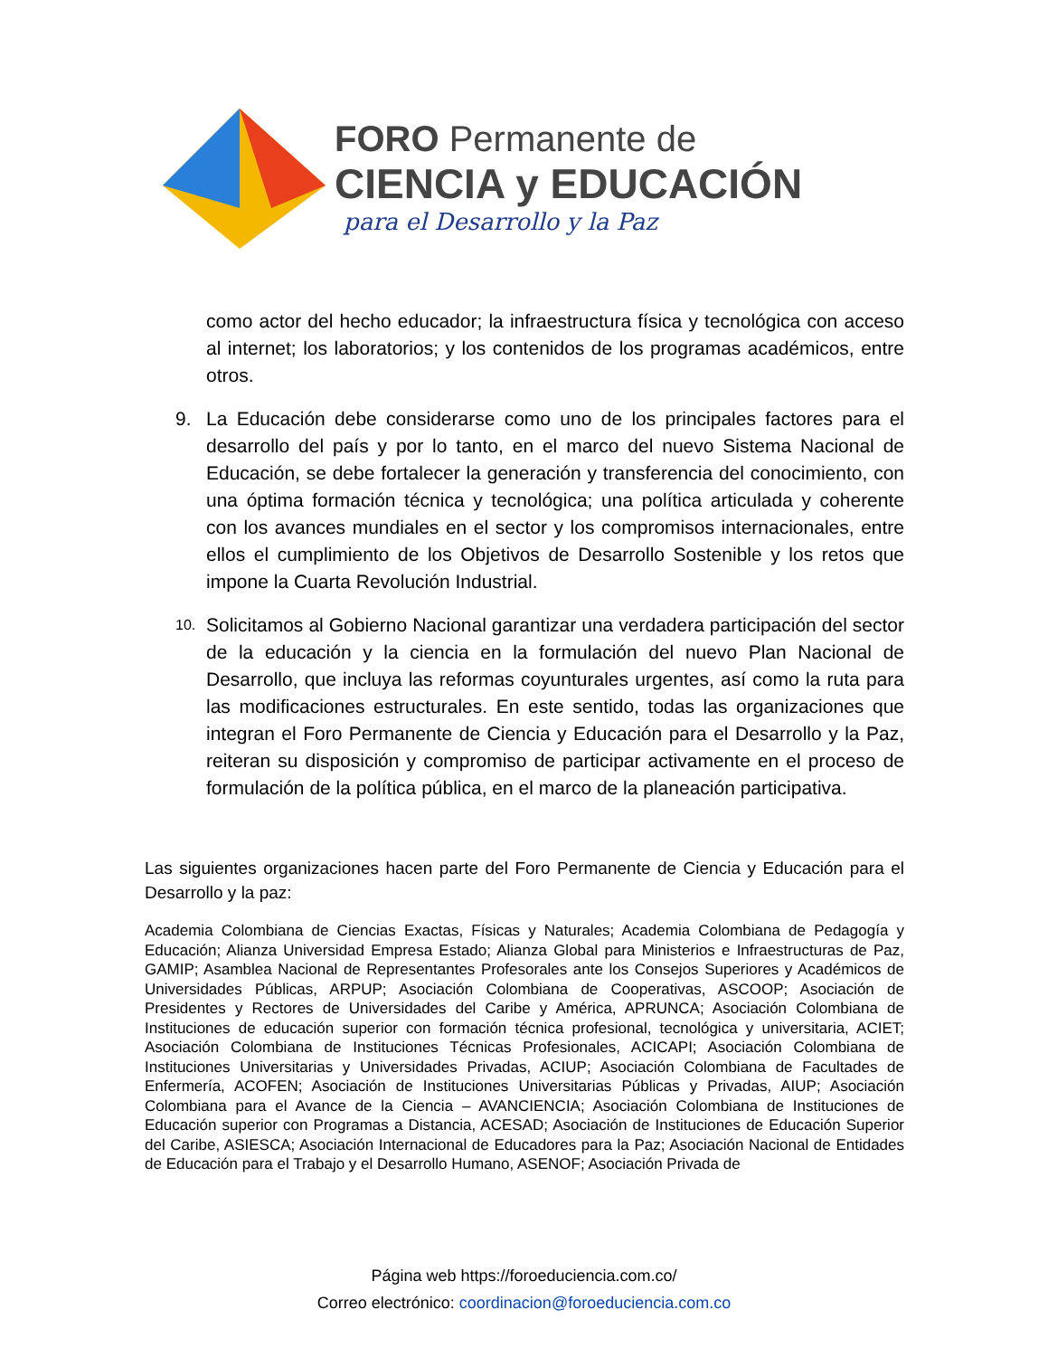FORO Permanente de
CIENCIA y EDUCACIÓN
para el Desarrollo y la Paz
como actor del hecho educador; la infraestructura física y tecnológica con acceso al internet; los laboratorios; y los contenidos de los programas académicos, entre otros.
9. La Educación debe considerarse como uno de los principales factores para el desarrollo del país y por lo tanto, en el marco del nuevo Sistema Nacional de Educación, se debe fortalecer la generación y transferencia del conocimiento, con una óptima formación técnica y tecnológica; una política articulada y coherente con los avances mundiales en el sector y los compromisos internacionales, entre ellos el cumplimiento de los Objetivos de Desarrollo Sostenible y los retos que impone la Cuarta Revolución Industrial.
10. Solicitamos al Gobierno Nacional garantizar una verdadera participación del sector de la educación y la ciencia en la formulación del nuevo Plan Nacional de Desarrollo, que incluya las reformas coyunturales urgentes, así como la ruta para las modificaciones estructurales. En este sentido, todas las organizaciones que integran el Foro Permanente de Ciencia y Educación para el Desarrollo y la Paz, reiteran su disposición y compromiso de participar activamente en el proceso de formulación de la política pública, en el marco de la planeación participativa.
Las siguientes organizaciones hacen parte del Foro Permanente de Ciencia y Educación para el Desarrollo y la paz:
Academia Colombiana de Ciencias Exactas, Físicas y Naturales; Academia Colombiana de Pedagogía y Educación; Alianza Universidad Empresa Estado; Alianza Global para Ministerios e Infraestructuras de Paz, GAMIP; Asamblea Nacional de Representantes Profesorales ante los Consejos Superiores y Académicos de Universidades Públicas, ARPUP; Asociación Colombiana de Cooperativas, ASCOOP; Asociación de Presidentes y Rectores de Universidades del Caribe y América, APRUNCA; Asociación Colombiana de Instituciones de educación superior con formación técnica profesional, tecnológica y universitaria, ACIET; Asociación Colombiana de Instituciones Técnicas Profesionales, ACICAPI; Asociación Colombiana de Instituciones Universitarias y Universidades Privadas, ACIUP; Asociación Colombiana de Facultades de Enfermería, ACOFEN; Asociación de Instituciones Universitarias Públicas y Privadas, AIUP; Asociación Colombiana para el Avance de la Ciencia – AVANCIENCIA; Asociación Colombiana de Instituciones de Educación superior con Programas a Distancia, ACESAD; Asociación de Instituciones de Educación Superior del Caribe, ASIESCA; Asociación Internacional de Educadores para la Paz; Asociación Nacional de Entidades de Educación para el Trabajo y el Desarrollo Humano, ASENOF; Asociación Privada de
Página web https://foroeduciencia.com.co/
Correo electrónico: coordinacion@foroeduciencia.com.co